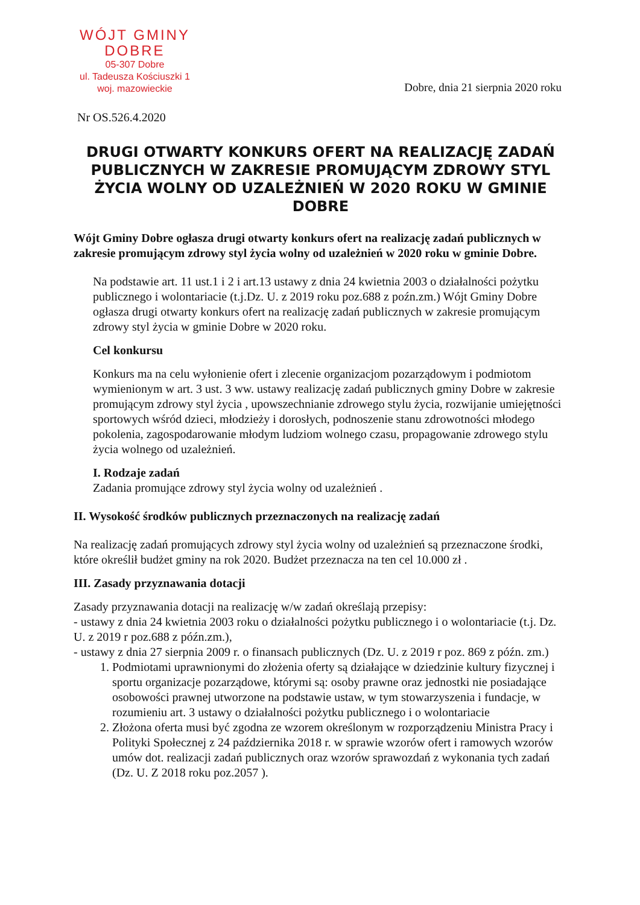WÓJT GMINY
DOBRE
05-307 Dobre
ul. Tadeusza Kościuszki 1
woj. mazowieckie
Dobre, dnia 21 sierpnia 2020 roku
Nr OS.526.4.2020
DRUGI OTWARTY KONKURS OFERT NA REALIZACJĘ ZADAŃ PUBLICZNYCH W ZAKRESIE PROMUJĄCYM ZDROWY STYL ŻYCIA WOLNY OD UZALEŻNIEŃ W 2020 ROKU W GMINIE DOBRE
Wójt Gminy Dobre ogłasza drugi otwarty konkurs ofert na realizację zadań publicznych w zakresie promującym zdrowy styl życia wolny od uzależnień w 2020 roku w gminie Dobre.
Na podstawie art. 11 ust.1 i 2 i art.13 ustawy z dnia 24 kwietnia 2003 o działalności pożytku publicznego i wolontariacie (t.j.Dz. U. z 2019 roku poz.688 z poźn.zm.) Wójt Gminy Dobre ogłasza drugi otwarty konkurs ofert na realizację zadań publicznych w zakresie promującym zdrowy styl życia w gminie Dobre w 2020 roku.
Cel konkursu
Konkurs ma na celu wyłonienie ofert i zlecenie organizacjom pozarządowym i podmiotom wymienionym w art. 3 ust. 3 ww. ustawy realizację zadań publicznych gminy Dobre w zakresie promującym zdrowy styl życia , upowszechnianie zdrowego stylu życia, rozwijanie umiejętności sportowych wśród dzieci, młodzieży i dorosłych, podnoszenie stanu zdrowotności młodego pokolenia, zagospodarowanie młodym ludziom wolnego czasu, propagowanie zdrowego stylu życia wolnego od uzależnień.
I. Rodzaje zadań
Zadania promujące zdrowy styl życia wolny od uzależnień .
II. Wysokość środków publicznych przeznaczonych na realizację zadań
Na realizację zadań promujących zdrowy styl życia wolny od uzależnień są przeznaczone środki, które określił budżet gminy na rok 2020. Budżet przeznacza na ten cel 10.000 zł .
III. Zasady przyznawania dotacji
Zasady przyznawania dotacji na realizację w/w zadań określają przepisy:
- ustawy z dnia 24 kwietnia 2003 roku o działalności pożytku publicznego i o wolontariacie (t.j. Dz. U. z 2019 r poz.688 z późn.zm.),
- ustawy z dnia 27 sierpnia 2009 r. o finansach publicznych (Dz. U. z 2019 r poz. 869 z późn. zm.)
1. Podmiotami uprawnionymi do złożenia oferty są działające w dziedzinie kultury fizycznej i sportu organizacje pozarządowe, którymi są: osoby prawne oraz jednostki nie posiadające osobowości prawnej utworzone na podstawie ustaw, w tym stowarzyszenia i fundacje, w rozumieniu art. 3 ustawy o działalności pożytku publicznego i o wolontariacie
2. Złożona oferta musi być zgodna ze wzorem określonym w rozporządzeniu Ministra Pracy i Polityki Społecznej z 24 października 2018 r. w sprawie wzorów ofert i ramowych wzorów umów dot. realizacji zadań publicznych oraz wzorów sprawozdań z wykonania tych zadań (Dz. U. Z 2018 roku poz.2057 ).